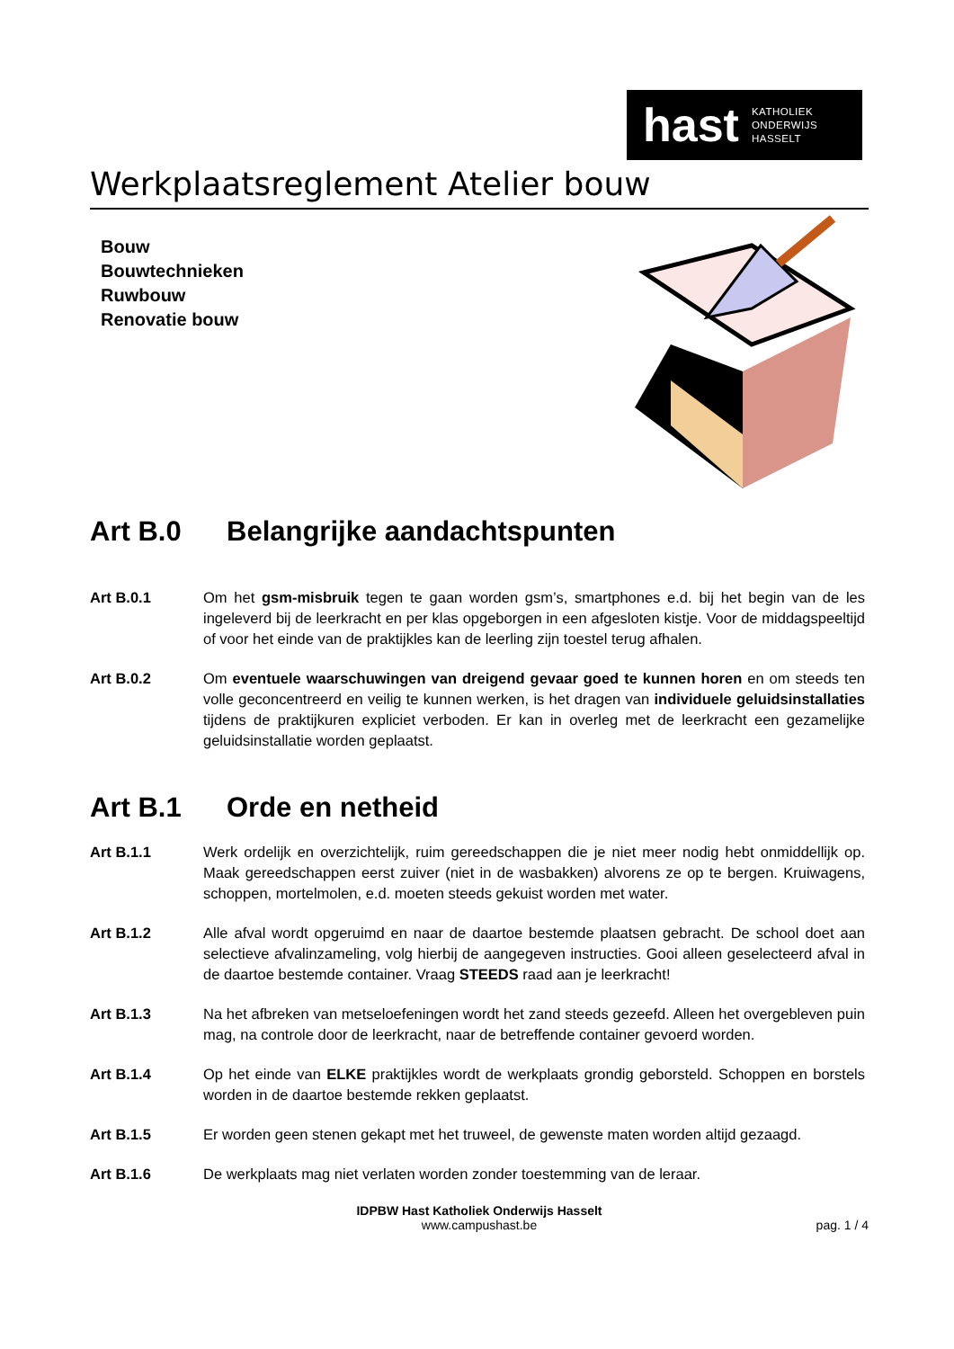hast KATHOLIEK
ONDERWIJS
HASSELT
Werkplaatsreglement Atelier bouw
Bouw
Bouwtechnieken
Ruwbouw
Renovatie bouw
Art B.0 Belangrijke aandachtspunten
Art B.0.1 Om het gsm-misbruik tegen te gaan worden gsm’s, smartphones e.d. bij het begin van de les ingeleverd bij de leerkracht en per klas opgeborgen in een afgesloten kistje. Voor de middagspeeltijd of voor het einde van de praktijkles kan de leerling zijn toestel terug afhalen.
Art B.0.2 Om eventuele waarschuwingen van dreigend gevaar goed te kunnen horen en om steeds ten volle geconcentreerd en veilig te kunnen werken, is het dragen van individuele geluidsinstallaties tijdens de praktijkuren expliciet verboden. Er kan in overleg met de leerkracht een gezamelijke geluidsinstallatie worden geplaatst.
Art B.1 Orde en netheid
Art B.1.1 Werk ordelijk en overzichtelijk, ruim gereedschappen die je niet meer nodig hebt onmiddellijk op. Maak gereedschappen eerst zuiver (niet in de wasbakken) alvorens ze op te bergen. Kruiwagens, schoppen, mortelmolen, e.d. moeten steeds gekuist worden met water.
Art B.1.2 Alle afval wordt opgeruimd en naar de daartoe bestemde plaatsen gebracht. De school doet aan selectieve afvalinzameling, volg hierbij de aangegeven instructies. Gooi alleen geselecteerd afval in de daartoe bestemde container. Vraag STEEDS raad aan je leerkracht!
Art B.1.3 Na het afbreken van metseloefeningen wordt het zand steeds gezeefd. Alleen het overgebleven puin mag, na controle door de leerkracht, naar de betreffende container gevoerd worden.
Art B.1.4 Op het einde van ELKE praktijkles wordt de werkplaats grondig geborsteld. Schoppen en borstels worden in de daartoe bestemde rekken geplaatst.
Art B.1.5 Er worden geen stenen gekapt met het truweel, de gewenste maten worden altijd gezaagd.
Art B.1.6 De werkplaats mag niet verlaten worden zonder toestemming van de leraar.
IDPBW Hast Katholiek Onderwijs Hasselt
www.campushast.be
pag. 1 / 4